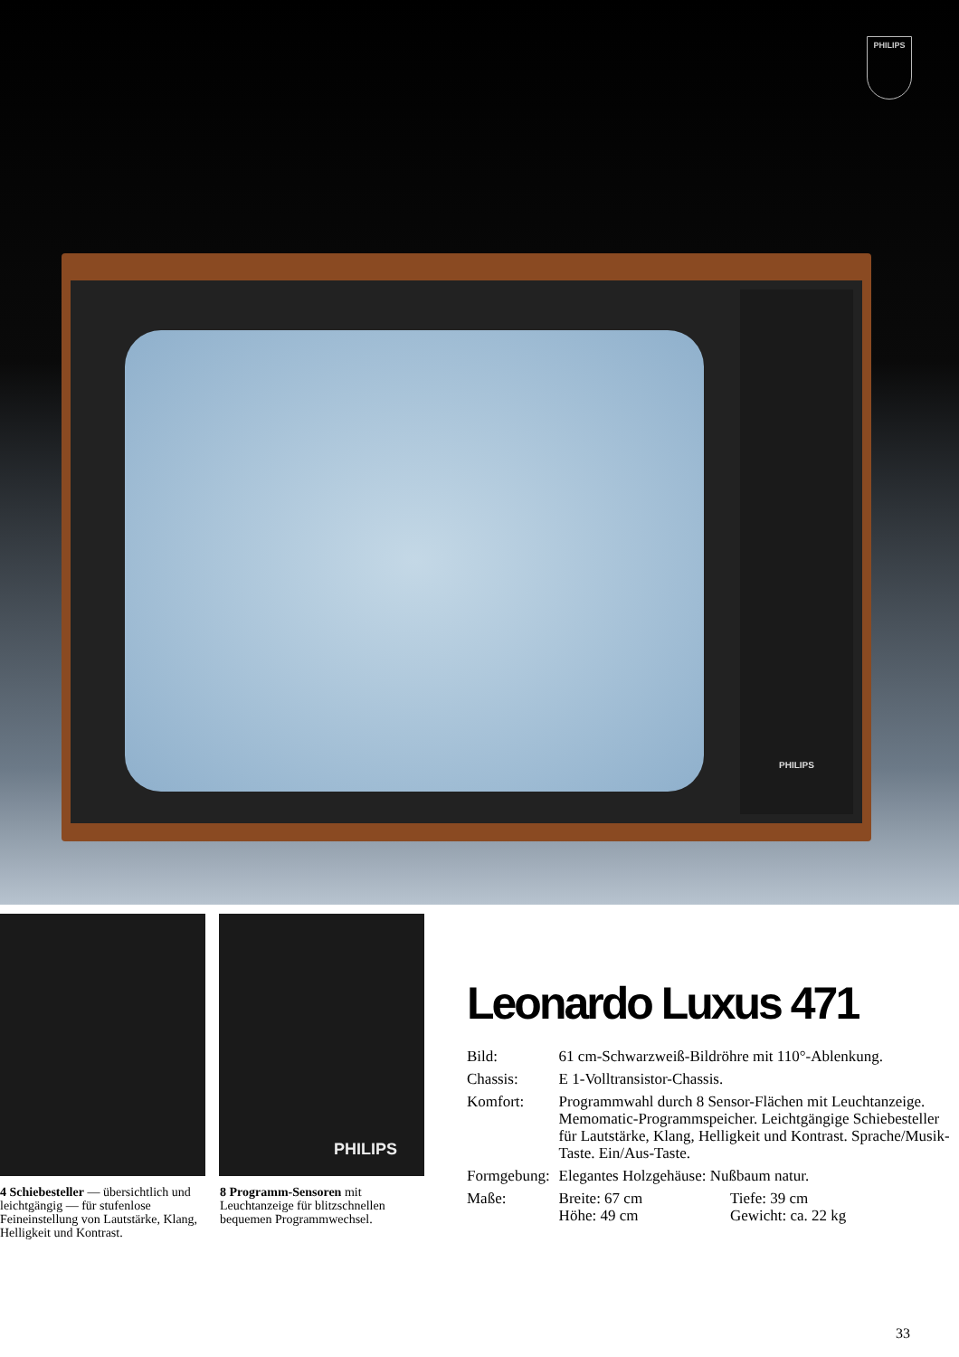PHILIPS
PHILIPS
PHILIPS
4 Schiebesteller — übersichtlich und leichtgängig — für stufenlose Feineinstellung von Lautstärke, Klang, Helligkeit und Kontrast.
8 Programm-Sensoren mit Leuchtanzeige für blitzschnellen bequemen Programmwechsel.
Leonardo Luxus 471
| Bild: | 61 cm-Schwarzweiß-Bildröhre mit 110°-Ablenkung. | |
| Chassis: | E 1-Volltransistor-Chassis. | |
| Komfort: | Programmwahl durch 8 Sensor-Flächen mit Leuchtanzeige. Memomatic-Programmspeicher. Leichtgängige Schiebesteller für Lautstärke, Klang, Helligkeit und Kontrast. Sprache/Musik-Taste. Ein/Aus-Taste. | |
| Formgebung: | Elegantes Holzgehäuse: Nußbaum natur. | |
| Maße: | Breite: 67 cm Höhe: 49 cm | Tiefe: 39 cm Gewicht: ca. 22 kg |
33